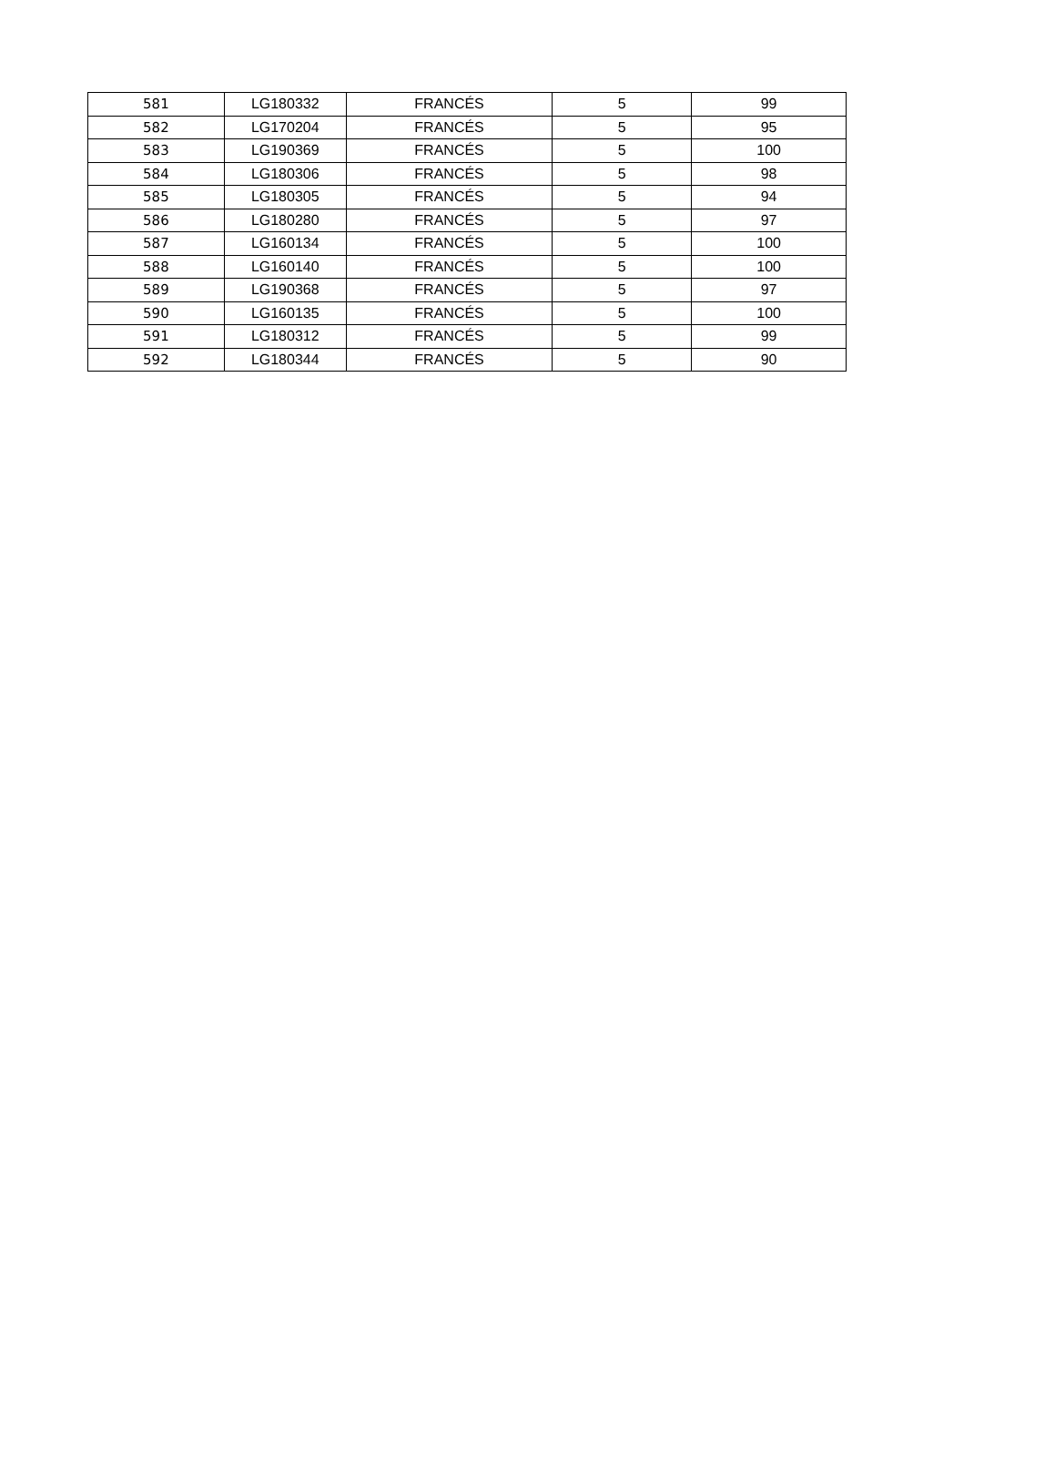| 581 | LG180332 | FRANCÉS | 5 | 99 |
| 582 | LG170204 | FRANCÉS | 5 | 95 |
| 583 | LG190369 | FRANCÉS | 5 | 100 |
| 584 | LG180306 | FRANCÉS | 5 | 98 |
| 585 | LG180305 | FRANCÉS | 5 | 94 |
| 586 | LG180280 | FRANCÉS | 5 | 97 |
| 587 | LG160134 | FRANCÉS | 5 | 100 |
| 588 | LG160140 | FRANCÉS | 5 | 100 |
| 589 | LG190368 | FRANCÉS | 5 | 97 |
| 590 | LG160135 | FRANCÉS | 5 | 100 |
| 591 | LG180312 | FRANCÉS | 5 | 99 |
| 592 | LG180344 | FRANCÉS | 5 | 90 |